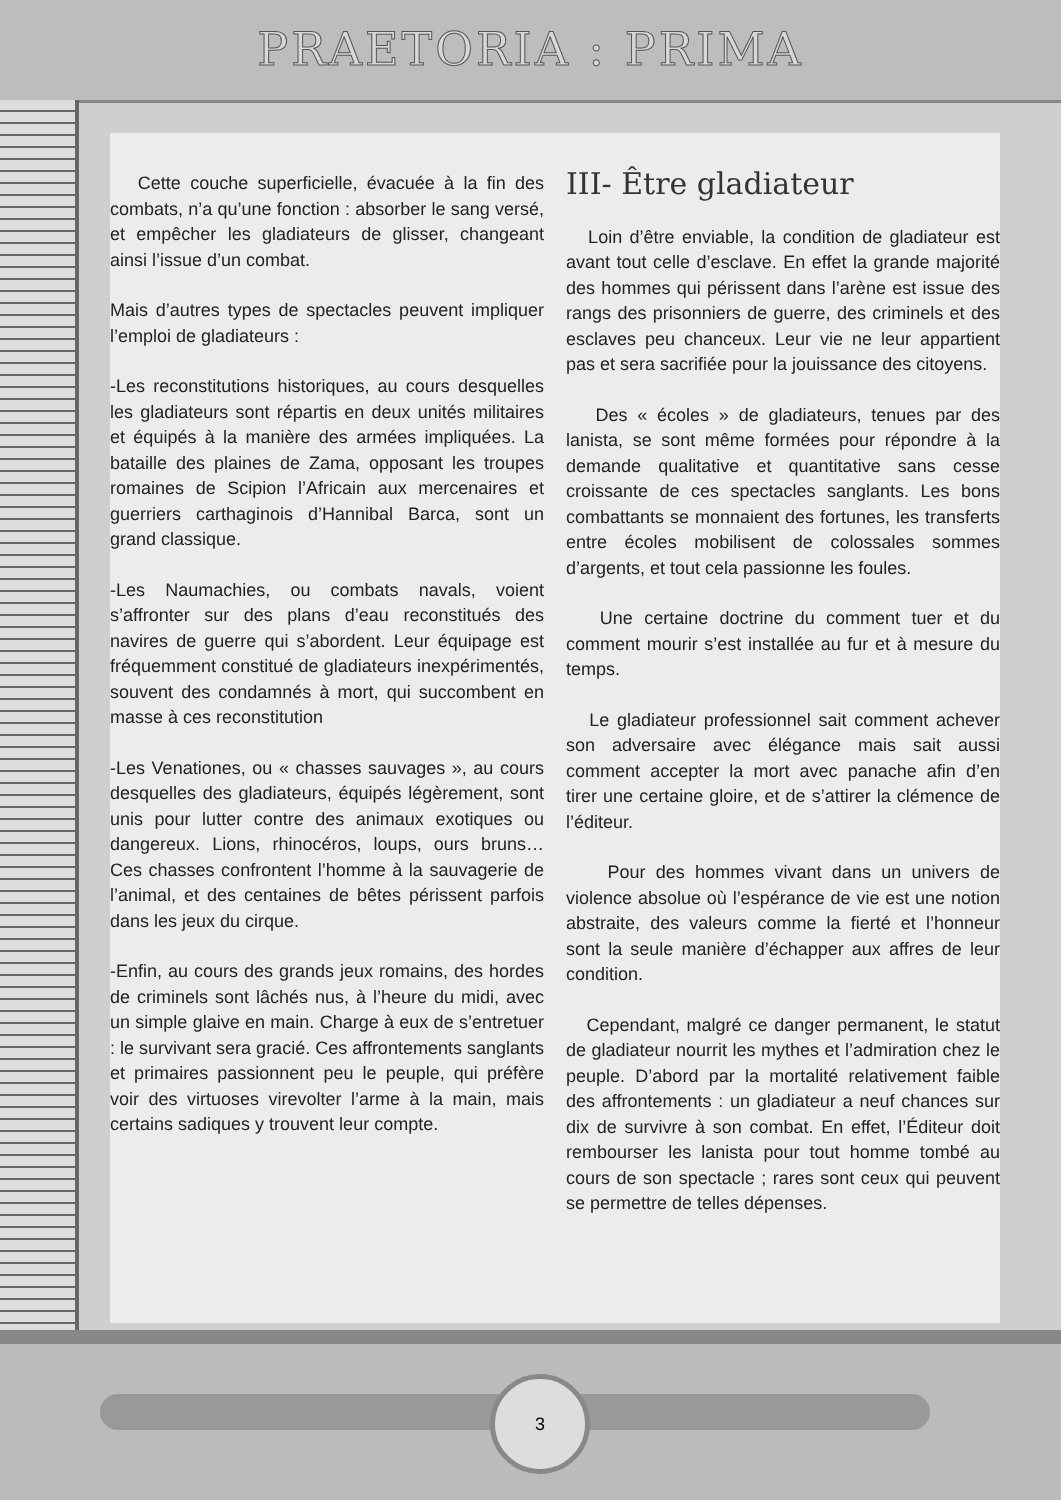PRAETORIA : PRIMA
Cette couche superficielle, évacuée à la fin des combats, n’a qu’une fonction : absorber le sang versé, et empêcher les gladiateurs de glisser, changeant ainsi l’issue d’un combat.
Mais d’autres types de spectacles peuvent impliquer l’emploi de gladiateurs :
-Les reconstitutions historiques, au cours desquelles les gladiateurs sont répartis en deux unités militaires et équipés à la manière des armées impliquées. La bataille des plaines de Zama, opposant les troupes romaines de Scipion l’Africain aux mercenaires et guerriers carthaginois d’Hannibal Barca, sont un grand classique.
-Les Naumachies, ou combats navals, voient s’affronter sur des plans d’eau reconstitués des navires de guerre qui s’abordent. Leur équipage est fréquemment constitué de gladiateurs inexpérimentés, souvent des condamnés à mort, qui succombent en masse à ces reconstitution
-Les Venationes, ou « chasses sauvages », au cours desquelles des gladiateurs, équipés légèrement, sont unis pour lutter contre des animaux exotiques ou dangereux. Lions, rhinocéros, loups, ours bruns… Ces chasses confrontent l’homme à la sauvagerie de l’animal, et des centaines de bêtes périssent parfois dans les jeux du cirque.
-Enfin, au cours des grands jeux romains, des hordes de criminels sont lâchés nus, à l’heure du midi, avec un simple glaive en main. Charge à eux de s’entretuer : le survivant sera gracié. Ces affrontements sanglants et primaires passionnent peu le peuple, qui préfère voir des virtuoses virevolter l’arme à la main, mais certains sadiques y trouvent leur compte.
III- Être gladiateur
Loin d’être enviable, la condition de gladiateur est avant tout celle d’esclave. En effet la grande majorité des hommes qui périssent dans l’arène est issue des rangs des prisonniers de guerre, des criminels et des esclaves peu chanceux. Leur vie ne leur appartient pas et sera sacrifiée pour la jouissance des citoyens.
Des « écoles » de gladiateurs, tenues par des lanista, se sont même formées pour répondre à la demande qualitative et quantitative sans cesse croissante de ces spectacles sanglants. Les bons combattants se monnaient des fortunes, les transferts entre écoles mobilisent de colossales sommes d’argents, et tout cela passionne les foules.
Une certaine doctrine du comment tuer et du comment mourir s’est installée au fur et à mesure du temps.
Le gladiateur professionnel sait comment achever son adversaire avec élégance mais sait aussi comment accepter la mort avec panache afin d’en tirer une certaine gloire, et de s’attirer la clémence de l’éditeur.
Pour des hommes vivant dans un univers de violence absolue où l’espérance de vie est une notion abstraite, des valeurs comme la fierté et l’honneur sont la seule manière d’échapper aux affres de leur condition.
Cependant, malgré ce danger permanent, le statut de gladiateur nourrit les mythes et l’admiration chez le peuple. D’abord par la mortalité relativement faible des affrontements : un gladiateur a neuf chances sur dix de survivre à son combat. En effet, l’Éditeur doit rembourser les lanista pour tout homme tombé au cours de son spectacle ; rares sont ceux qui peuvent se permettre de telles dépenses.
3